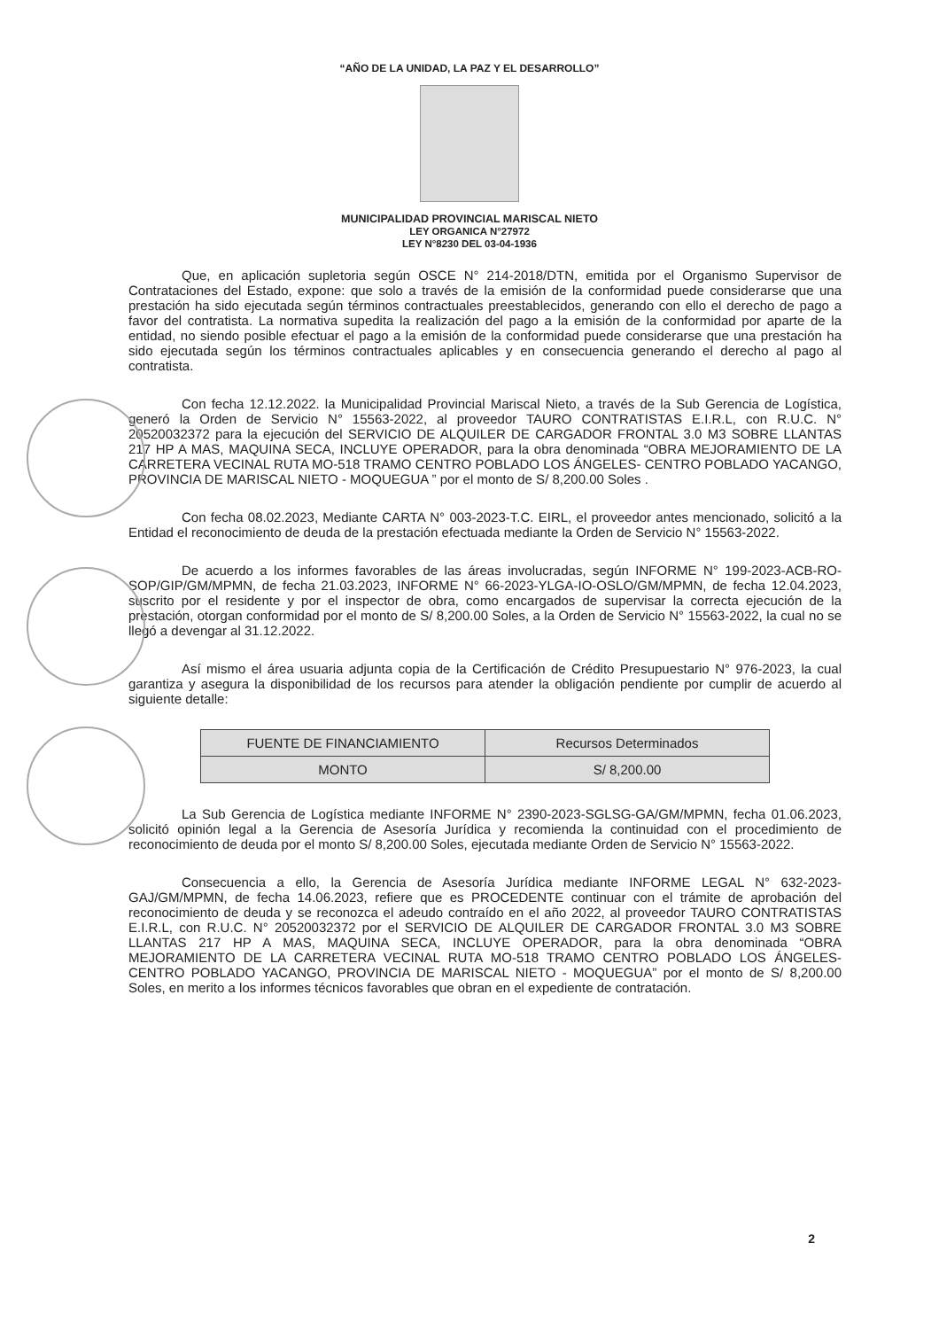“AÑO DE LA UNIDAD, LA PAZ Y EL DESARROLLO”
MUNICIPALIDAD PROVINCIAL MARISCAL NIETO
LEY ORGANICA N°27972
LEY N°8230 DEL 03-04-1936
Que, en aplicación supletoria según OSCE N° 214-2018/DTN, emitida por el Organismo Supervisor de Contrataciones del Estado, expone: que solo a través de la emisión de la conformidad puede considerarse que una prestación ha sido ejecutada según términos contractuales preestablecidos, generando con ello el derecho de pago a favor del contratista. La normativa supedita la realización del pago a la emisión de la conformidad por aparte de la entidad, no siendo posible efectuar el pago a la emisión de la conformidad puede considerarse que una prestación ha sido ejecutada según los términos contractuales aplicables y en consecuencia generando el derecho al pago al contratista.
Con fecha 12.12.2022. la Municipalidad Provincial Mariscal Nieto, a través de la Sub Gerencia de Logística, generó la Orden de Servicio N° 15563-2022, al proveedor TAURO CONTRATISTAS E.I.R.L, con R.U.C. N° 20520032372 para la ejecución del SERVICIO DE ALQUILER DE CARGADOR FRONTAL 3.0 M3 SOBRE LLANTAS 217 HP A MAS, MAQUINA SECA, INCLUYE OPERADOR, para la obra denominada “OBRA MEJORAMIENTO DE LA CARRETERA VECINAL RUTA MO-518 TRAMO CENTRO POBLADO LOS ÁNGELES- CENTRO POBLADO YACANGO, PROVINCIA DE MARISCAL NIETO - MOQUEGUA ” por el monto de S/ 8,200.00 Soles .
Con fecha 08.02.2023, Mediante CARTA N° 003-2023-T.C. EIRL, el proveedor antes mencionado, solicitó a la Entidad el reconocimiento de deuda de la prestación efectuada mediante la Orden de Servicio N° 15563-2022.
De acuerdo a los informes favorables de las áreas involucradas, según INFORME N° 199-2023-ACB-RO-SOP/GIP/GM/MPMN, de fecha 21.03.2023, INFORME N° 66-2023-YLGA-IO-OSLO/GM/MPMN, de fecha 12.04.2023, suscrito por el residente y por el inspector de obra, como encargados de supervisar la correcta ejecución de la prestación, otorgan conformidad por el monto de S/ 8,200.00 Soles, a la Orden de Servicio N° 15563-2022, la cual no se llegó a devengar al 31.12.2022.
Así mismo el área usuaria adjunta copia de la Certificación de Crédito Presupuestario N° 976-2023, la cual garantiza y asegura la disponibilidad de los recursos para atender la obligación pendiente por cumplir de acuerdo al siguiente detalle:
| FUENTE DE FINANCIAMIENTO | Recursos Determinados |
| MONTO | S/ 8,200.00 |
La Sub Gerencia de Logística mediante INFORME N° 2390-2023-SGLSG-GA/GM/MPMN, fecha 01.06.2023, solicitó opinión legal a la Gerencia de Asesoría Jurídica y recomienda la continuidad con el procedimiento de reconocimiento de deuda por el monto S/ 8,200.00 Soles, ejecutada mediante Orden de Servicio N° 15563-2022.
Consecuencia a ello, la Gerencia de Asesoría Jurídica mediante INFORME LEGAL N° 632-2023-GAJ/GM/MPMN, de fecha 14.06.2023, refiere que es PROCEDENTE continuar con el trámite de aprobación del reconocimiento de deuda y se reconozca el adeudo contraído en el año 2022, al proveedor TAURO CONTRATISTAS E.I.R.L, con R.U.C. N° 20520032372 por el SERVICIO DE ALQUILER DE CARGADOR FRONTAL 3.0 M3 SOBRE LLANTAS 217 HP A MAS, MAQUINA SECA, INCLUYE OPERADOR, para la obra denominada “OBRA MEJORAMIENTO DE LA CARRETERA VECINAL RUTA MO-518 TRAMO CENTRO POBLADO LOS ÁNGELES- CENTRO POBLADO YACANGO, PROVINCIA DE MARISCAL NIETO - MOQUEGUA” por el monto de S/ 8,200.00 Soles, en merito a los informes técnicos favorables que obran en el expediente de contratación.
2